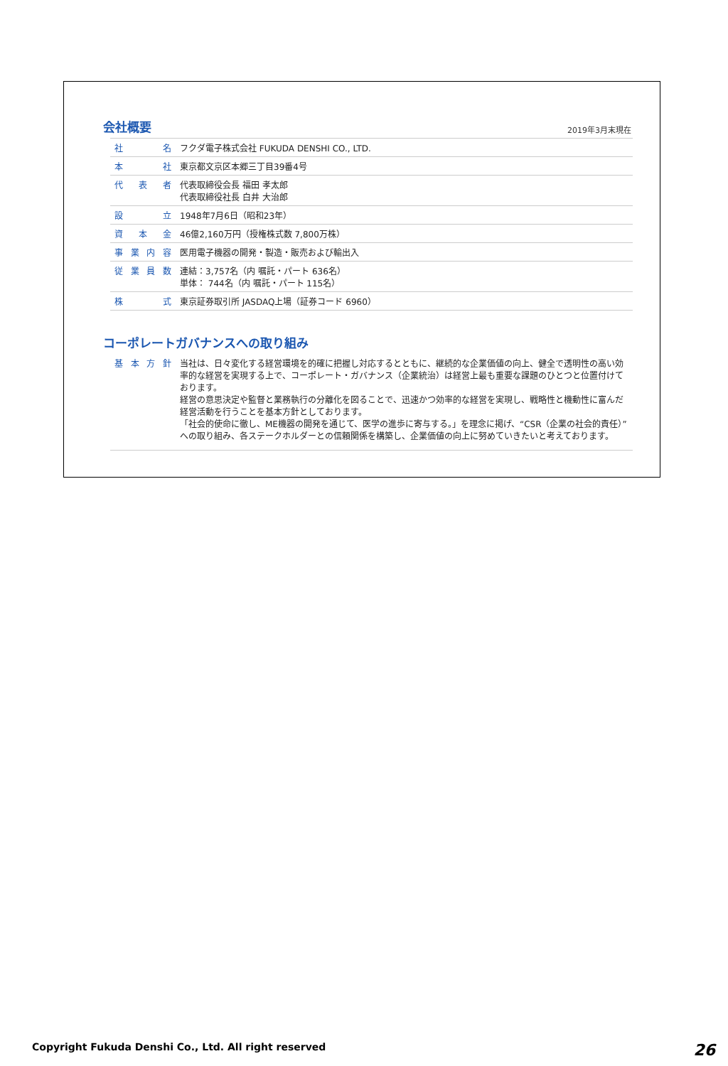会社概要 2019年3月末現在
| 社 名 | フクダ電子株式会社 FUKUDA DENSHI CO., LTD. |
| 本 社 | 東京都文京区本郷三丁目39番4号 |
| 代 表 者 | 代表取締役会長 福田 孝太郎 代表取締役社長 白井 大治郎 |
| 設 立 | 1948年7月6日（昭和23年） |
| 資 本 金 | 46億2,160万円（授権株式数 7,800万株） |
| 事業内容 | 医用電子機器の開発・製造・販売および輸出入 |
| 従業員数 | 連結：3,757名（内 嘱託・パート 636名） 単体： 744名（内 嘱託・パート 115名） |
| 株 式 | 東京証券取引所 JASDAQ上場（証券コード 6960） |
コーポレートガバナンスへの取り組み
| 基本方針 | 当社は、日々変化する経営環境を的確に把握し対応するとともに、継続的な企業価値の向上、健全で透明性の高い効率的な経営を実現する上で、コーポレート・ガバナンス（企業統治）は経営上最も重要な課題のひとつと位置付けております。 経営の意思決定や監督と業務執行の分離化を図ることで、迅速かつ効率的な経営を実現し、戦略性と機動性に富んだ経営活動を行うことを基本方針としております。 「社会的使命に徹し、ME機器の開発を通じて、医学の進歩に寄与する。」を理念に掲げ、“CSR（企業の社会的責任）”への取り組み、各ステークホルダーとの信頼関係を構築し、企業価値の向上に努めていきたいと考えております。 |
Copyright Fukuda Denshi Co., Ltd. All right reserved 26